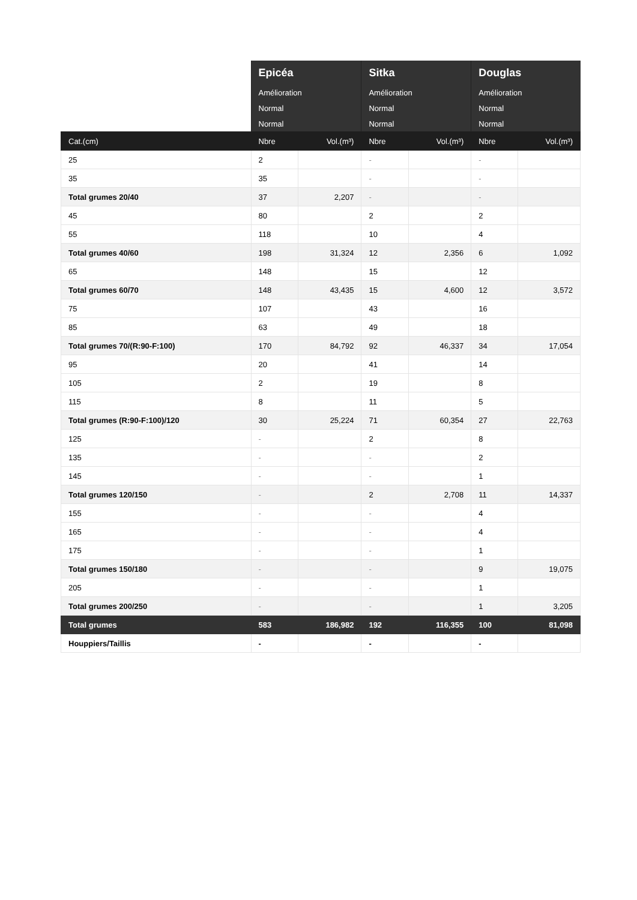| | Epicéa | | Sitka | | Douglas | |
| --- | --- | --- | --- | --- | --- | --- |
| | Amélioration | | Amélioration | | Amélioration | |
| | Normal | | Normal | | Normal | |
| | Normal | | Normal | | Normal | |
| Cat.(cm) | Nbre | Vol.(m³) | Nbre | Vol.(m³) | Nbre | Vol.(m³) |
| 25 | 2 | | - | | - | |
| 35 | 35 | | - | | - | |
| Total grumes 20/40 | 37 | 2,207 | - | | - | |
| 45 | 80 | | 2 | | 2 | |
| 55 | 118 | | 10 | | 4 | |
| Total grumes 40/60 | 198 | 31,324 | 12 | 2,356 | 6 | 1,092 |
| 65 | 148 | | 15 | | 12 | |
| Total grumes 60/70 | 148 | 43,435 | 15 | 4,600 | 12 | 3,572 |
| 75 | 107 | | 43 | | 16 | |
| 85 | 63 | | 49 | | 18 | |
| Total grumes 70/(R:90-F:100) | 170 | 84,792 | 92 | 46,337 | 34 | 17,054 |
| 95 | 20 | | 41 | | 14 | |
| 105 | 2 | | 19 | | 8 | |
| 115 | 8 | | 11 | | 5 | |
| Total grumes (R:90-F:100)/120 | 30 | 25,224 | 71 | 60,354 | 27 | 22,763 |
| 125 | - | | 2 | | 8 | |
| 135 | - | | - | | 2 | |
| 145 | - | | - | | 1 | |
| Total grumes 120/150 | - | | 2 | 2,708 | 11 | 14,337 |
| 155 | - | | - | | 4 | |
| 165 | - | | - | | 4 | |
| 175 | - | | - | | 1 | |
| Total grumes 150/180 | - | | - | | 9 | 19,075 |
| 205 | - | | - | | 1 | |
| Total grumes 200/250 | - | | - | | 1 | 3,205 |
| Total grumes | 583 | 186,982 | 192 | 116,355 | 100 | 81,098 |
| Houppiers/Taillis | - | | - | | - | |